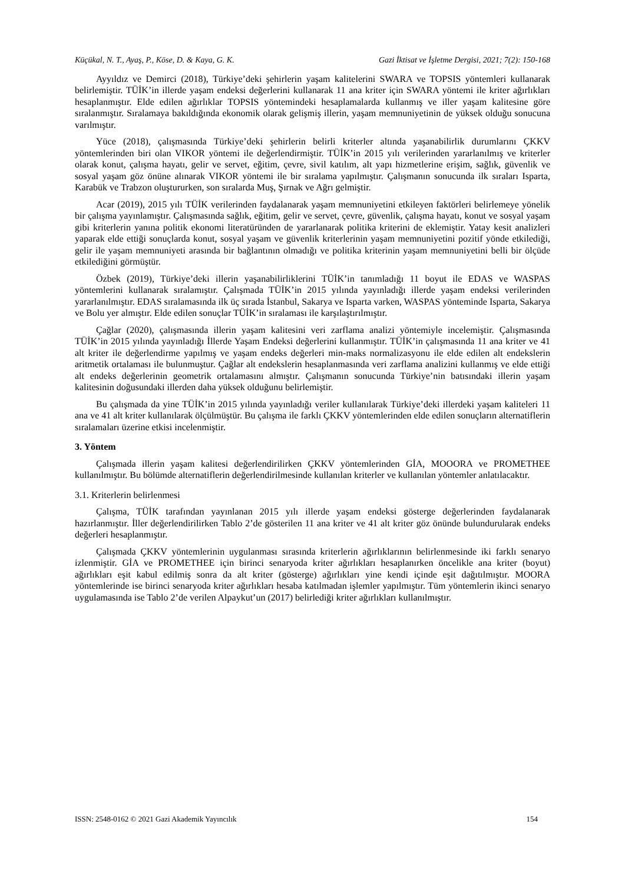Küçükal, N. T., Ayaş, P., Köse, D. & Kaya, G. K. Gazi İktisat ve İşletme Dergisi, 2021; 7(2): 150-168
Ayyıldız ve Demirci (2018), Türkiye’deki şehirlerin yaşam kalitelerini SWARA ve TOPSIS yöntemleri kullanarak belirlemiştir. TÜİK’in illerde yaşam endeksi değerlerini kullanarak 11 ana kriter için SWARA yöntemi ile kriter ağırlıkları hesaplanmıştır. Elde edilen ağırlıklar TOPSIS yöntemindeki hesaplamalarda kullanmış ve iller yaşam kalitesine göre sıralanmıştır. Sıralamaya bakıldığında ekonomik olarak gelişmiş illerin, yaşam memnuniyetinin de yüksek olduğu sonucuna varılmıştır.
Yüce (2018), çalışmasında Türkiye’deki şehirlerin belirli kriterler altında yaşanabilirlik durumlarını ÇKKV yöntemlerinden biri olan VIKOR yöntemi ile değerlendirmiştir. TÜİK’in 2015 yılı verilerinden yararlanılmış ve kriterler olarak konut, çalışma hayatı, gelir ve servet, eğitim, çevre, sivil katılım, alt yapı hizmetlerine erişim, sağlık, güvenlik ve sosyal yaşam göz önüne alınarak VIKOR yöntemi ile bir sıralama yapılmıştır. Çalışmanın sonucunda ilk sıraları Isparta, Karabük ve Trabzon oluştururken, son sıralarda Muş, Şırnak ve Ağrı gelmiştir.
Acar (2019), 2015 yılı TÜİK verilerinden faydalanarak yaşam memnuniyetini etkileyen faktörleri belirlemeye yönelik bir çalışma yayınlamıştır. Çalışmasında sağlık, eğitim, gelir ve servet, çevre, güvenlik, çalışma hayatı, konut ve sosyal yaşam gibi kriterlerin yanına politik ekonomi literatüründen de yararlanarak politika kriterini de eklemiştir. Yatay kesit analizleri yaparak elde ettiği sonuçlarda konut, sosyal yaşam ve güvenlik kriterlerinin yaşam memnuniyetini pozitif yönde etkilediği, gelir ile yaşam memnuniyeti arasında bir bağlantının olmadığı ve politika kriterinin yaşam memnuniyetini belli bir ölçüde etkilediğini görmüştür.
Özbek (2019), Türkiye’deki illerin yaşanabilirliklerini TÜİK’in tanımladığı 11 boyut ile EDAS ve WASPAS yöntemlerini kullanarak sıralamıştır. Çalışmada TÜİK’in 2015 yılında yayınladığı illerde yaşam endeksi verilerinden yararlanılmıştır. EDAS sıralamasında ilk üç sırada İstanbul, Sakarya ve Isparta varken, WASPAS yönteminde Isparta, Sakarya ve Bolu yer almıştır. Elde edilen sonuçlar TÜİK’in sıralaması ile karşılaştırılmıştır.
Çağlar (2020), çalışmasında illerin yaşam kalitesini veri zarflama analizi yöntemiyle incelemiştir. Çalışmasında TÜİK’in 2015 yılında yayınladığı İllerde Yaşam Endeksi değerlerini kullanmıştır. TÜİK’in çalışmasında 11 ana kriter ve 41 alt kriter ile değerlendirme yapılmış ve yaşam endeks değerleri min-maks normalizasyonu ile elde edilen alt endekslerin aritmetik ortalaması ile bulunmuştur. Çağlar alt endekslerin hesaplanmasında veri zarflama analizini kullanmış ve elde ettiği alt endeks değerlerinin geometrik ortalamasını almıştır. Çalışmanın sonucunda Türkiye’nin batısındaki illerin yaşam kalitesinin doğusundaki illerden daha yüksek olduğunu belirlemiştir.
Bu çalışmada da yine TÜİK’in 2015 yılında yayınladığı veriler kullanılarak Türkiye’deki illerdeki yaşam kaliteleri 11 ana ve 41 alt kriter kullanılarak ölçülmüştür. Bu çalışma ile farklı ÇKKV yöntemlerinden elde edilen sonuçların alternatiflerin sıralamaları üzerine etkisi incelenmiştir.
3. Yöntem
Çalışmada illerin yaşam kalitesi değerlendirilirken ÇKKV yöntemlerinden GİA, MOOORA ve PROMETHEE kullanılmıştır. Bu bölümde alternatiflerin değerlendirilmesinde kullanılan kriterler ve kullanılan yöntemler anlatılacaktır.
3.1. Kriterlerin belirlenmesi
Çalışma, TÜİK tarafından yayınlanan 2015 yılı illerde yaşam endeksi gösterge değerlerinden faydalanarak hazırlanmıştır. İller değerlendirilirken Tablo 2’de gösterilen 11 ana kriter ve 41 alt kriter göz önünde bulundurularak endeks değerleri hesaplanmıştır.
Çalışmada ÇKKV yöntemlerinin uygulanması sırasında kriterlerin ağırlıklarının belirlenmesinde iki farklı senaryo izlenmiştir. GİA ve PROMETHEE için birinci senaryoda kriter ağırlıkları hesaplanırken öncelikle ana kriter (boyut) ağırlıkları eşit kabul edilmiş sonra da alt kriter (gösterge) ağırlıkları yine kendi içinde eşit dağıtılmıştır. MOORA yöntemlerinde ise birinci senaryoda kriter ağırlıkları hesaba katılmadan işlemler yapılmıştır. Tüm yöntemlerin ikinci senaryo uygulamasında ise Tablo 2’de verilen Alpaykut’un (2017) belirlediği kriter ağırlıkları kullanılmıştır.
ISSN: 2548-0162 © 2021 Gazi Akademik Yayıncılık 154